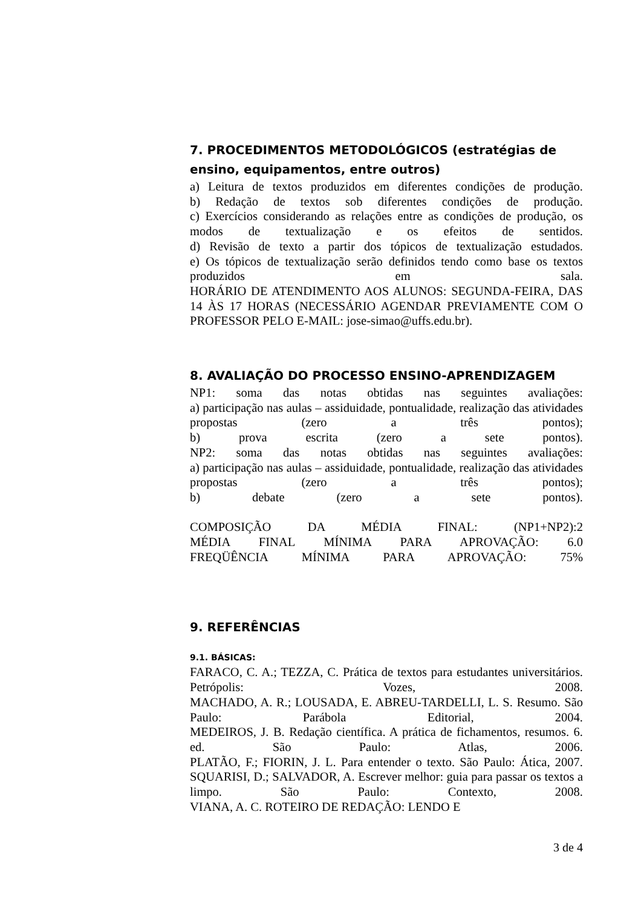7. PROCEDIMENTOS METODOLÓGICOS (estratégias de ensino, equipamentos, entre outros)
a) Leitura de textos produzidos em diferentes condições de produção.
b) Redação de textos sob diferentes condições de produção.
c) Exercícios considerando as relações entre as condições de produção, os modos de textualização e os efeitos de sentidos.
d) Revisão de texto a partir dos tópicos de textualização estudados.
e) Os tópicos de textualização serão definidos tendo como base os textos produzidos em sala.
HORÁRIO DE ATENDIMENTO AOS ALUNOS: SEGUNDA-FEIRA, DAS 14 ÀS 17 HORAS (NECESSÁRIO AGENDAR PREVIAMENTE COM O PROFESSOR PELO E-MAIL: jose-simao@uffs.edu.br).
8. AVALIAÇÃO DO PROCESSO ENSINO-APRENDIZAGEM
NP1: soma das notas obtidas nas seguintes avaliações:
a) participação nas aulas – assiduidade, pontualidade, realização das atividades propostas (zero a três pontos);
b) prova escrita (zero a sete pontos).
NP2: soma das notas obtidas nas seguintes avaliações:
a) participação nas aulas – assiduidade, pontualidade, realização das atividades propostas (zero a três pontos);
b) debate (zero a sete pontos).
COMPOSIÇÃO DA MÉDIA FINAL: (NP1+NP2):2
MÉDIA FINAL MÍNIMA PARA APROVAÇÃO: 6.0
FREQÜÊNCIA MÍNIMA PARA APROVAÇÃO: 75%
9. REFERÊNCIAS
9.1. BÁSICAS:
FARACO, C. A.; TEZZA, C. Prática de textos para estudantes universitários. Petrópolis: Vozes, 2008.
MACHADO, A. R.; LOUSADA, E. ABREU-TARDELLI, L. S. Resumo. São Paulo: Parábola Editorial, 2004.
MEDEIROS, J. B. Redação científica. A prática de fichamentos, resumos. 6. ed. São Paulo: Atlas, 2006.
PLATÃO, F.; FIORIN, J. L. Para entender o texto. São Paulo: Ática, 2007.
SQUARISI, D.; SALVADOR, A. Escrever melhor: guia para passar os textos a limpo. São Paulo: Contexto, 2008.
VIANA, A. C. ROTEIRO DE REDAÇÃO: LENDO E
3 de 4